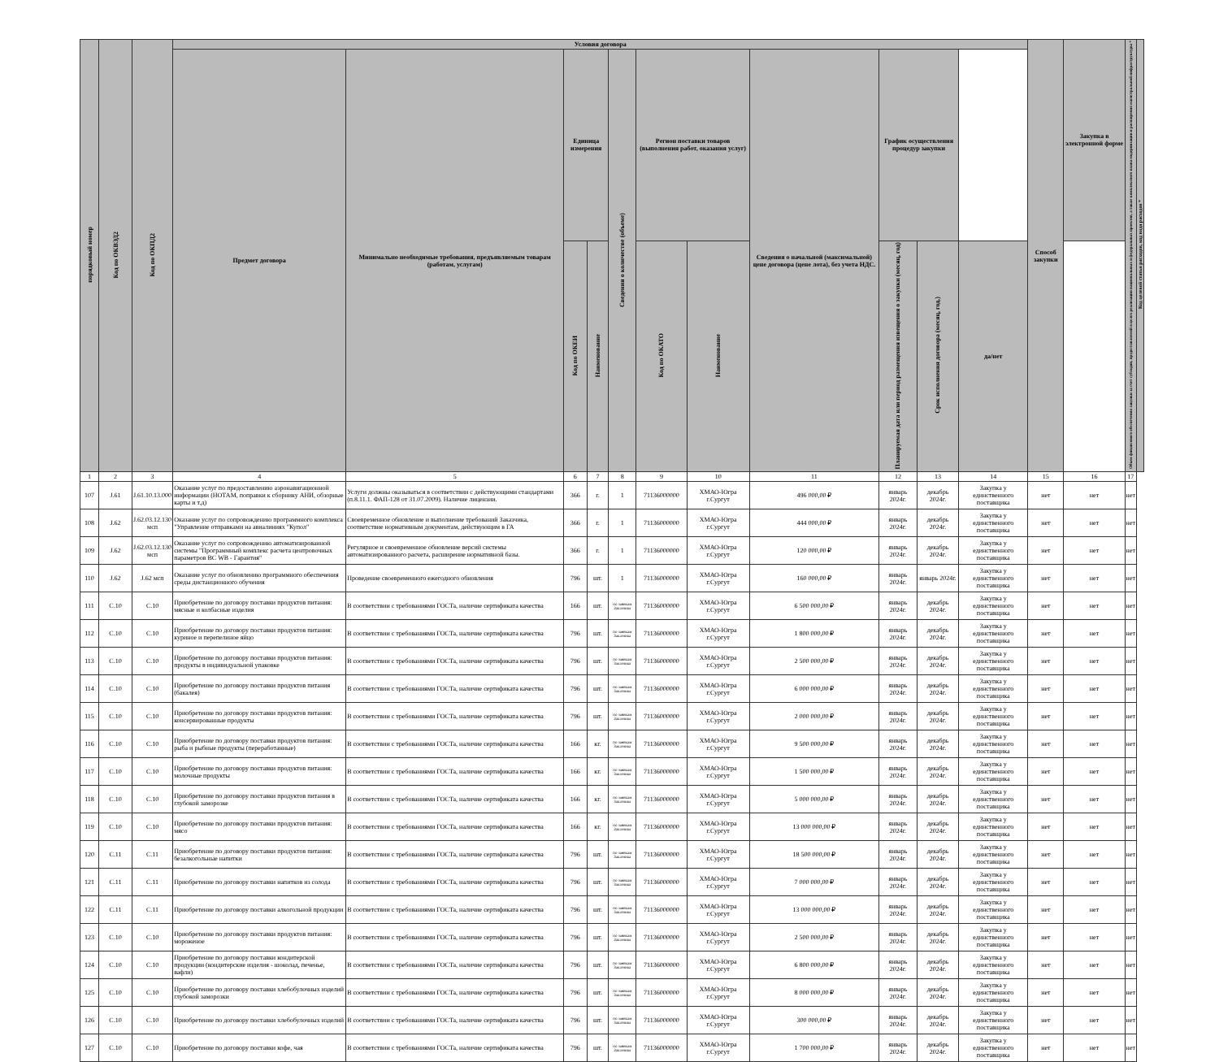| порядковый номер | Код по ОКВЭД2 | Код по ОКПД2 | Условия договора | | | | | | | | | | | Способ закупки | Закупка в электронной форме | Объем финансового обеспечения закупки за счет субсидии, предоставляемой в целях реализации национальных и федеральных проектов, а также комплексного плана модернизации и расширения магистральной инфраструктуры * | Код целевой статьи расходов, код вида расходов * |
| --- | --- | --- | --- | --- | --- | --- | --- | --- | --- | --- | --- | --- | --- | --- | --- | --- | --- |
| | | | Предмет договора | Минимально необходимые требования, предъявляемым товарам (работам, услугам) | Единица измерения | | Сведения о количестве (объеме) | Регион поставки товаров (выполнения работ, оказания услуг) | | Сведения о начальной (максимальной) цене договора (цене лота), без учета НДС. | График осуществления процедур закупки | | | | | | |
| | | | | | Код по ОКЕИ | Наименование | | Код по ОКАТО | Наименование | | Планируемая дата или период размещения извещения о закупки (месяц, год) | Срок исполнения договора (месяц, год.) | да/нет | | | | |
| 1 | 2 | 3 | 4 | 5 | 6 | 7 | 8 | 9 | 10 | 11 | 12 | 13 | 14 | 15 | 16 | 17 | |
| 107 | J.61 | J.61.10.13.000 | Оказание услуг по предоставлению аэронавигационной информации (НОТАМ, поправки к сборнику АНИ, обзорные карты и т.д) | Услуги должны оказываться в соответствии с действующими стандартами (п.8.11.1. ФАП-128 от 31.07.2009). Наличие лицензии. | 366 | г. | 1 | 71136000000 | ХМАО-Югра г.Сургут | 496 000,00 ₽ | январь 2024г. | декабрь 2024г. | Закупка у единственного поставщика | нет | нет | нет | |
| 108 | J.62 | J.62.03.12.130 мсп | Оказание услуг по сопровождению программного комплекса "Управление отправками на авиалиниях "Купол" | Своевременное обновление и выполнение требований Заказчика, соответствие нормативным документам, действующим в ГА | 366 | г. | 1 | 71136000000 | ХМАО-Югра г.Сургут | 444 000,00 ₽ | январь 2024г. | декабрь 2024г. | Закупка у единственного поставщика | нет | нет | нет | |
| 109 | J.62 | J.62.03.12.130 мсп | Оказание услуг по сопровождению автоматизированной системы "Программный комплекс расчета центровочных параметров ВС WB - Гарантия" | Регулярное и своевременное обновление версий системы автоматизированного расчета, расширение нормативной базы. | 366 | г. | 1 | 71136000000 | ХМАО-Югра г.Сургут | 120 000,00 ₽ | январь 2024г. | декабрь 2024г. | Закупка у единственного поставщика | нет | нет | нет | |
| 110 | J.62 | J.62 мсп | Оказание услуг по обновлению программного обеспечения среды дистанционного обучения | Проведение своевременного ежегодного обновления | 796 | шт. | 1 | 71136000000 | ХМАО-Югра г.Сургут | 160 000,00 ₽ | январь 2024г. | январь 2024г. | Закупка у единственного поставщика | нет | нет | нет | |
| 111 | C.10 | C.10 | Приобретение по договору поставки продуктов питания: мясные и колбасные изделия | В соответствии с требованиями ГОСТа, наличие сертификата качества | 166 | шт. | по заявкам Заказчика | 71136000000 | ХМАО-Югра г.Сургут | 6 500 000,00 ₽ | январь 2024г. | декабрь 2024г. | Закупка у единственного поставщика | нет | нет | нет | |
| 112 | C.10 | C.10 | Приобретение по договору поставки продуктов питания: куриное и перепелиное яйцо | В соответствии с требованиями ГОСТа, наличие сертификата качества | 796 | шт. | по заявкам Заказчика | 71136000000 | ХМАО-Югра г.Сургут | 1 800 000,00 ₽ | январь 2024г. | декабрь 2024г. | Закупка у единственного поставщика | нет | нет | нет | |
| 113 | C.10 | C.10 | Приобретение по договору поставки продуктов питания: продукты в индивидуальной упаковке | В соответствии с требованиями ГОСТа, наличие сертификата качества | 796 | шт. | по заявкам Заказчика | 71136000000 | ХМАО-Югра г.Сургут | 2 500 000,00 ₽ | январь 2024г. | декабрь 2024г. | Закупка у единственного поставщика | нет | нет | нет | |
| 114 | C.10 | C.10 | Приобретение по договору поставки продуктов питания (бакалея) | В соответствии с требованиями ГОСТа, наличие сертификата качества | 796 | шт. | по заявкам Заказчика | 71136000000 | ХМАО-Югра г.Сургут | 6 000 000,00 ₽ | январь 2024г. | декабрь 2024г. | Закупка у единственного поставщика | нет | нет | нет | |
| 115 | C.10 | C.10 | Приобретение по договору поставки продуктов питания: консервированные продукты | В соответствии с требованиями ГОСТа, наличие сертификата качества | 796 | шт. | по заявкам Заказчика | 71136000000 | ХМАО-Югра г.Сургут | 2 000 000,00 ₽ | январь 2024г. | декабрь 2024г. | Закупка у единственного поставщика | нет | нет | нет | |
| 116 | C.10 | C.10 | Приобретение по договору поставки продуктов питания: рыба и рыбные продукты (переработанные) | В соответствии с требованиями ГОСТа, наличие сертификата качества | 166 | кг. | по заявкам Заказчика | 71136000000 | ХМАО-Югра г.Сургут | 9 500 000,00 ₽ | январь 2024г. | декабрь 2024г. | Закупка у единственного поставщика | нет | нет | нет | |
| 117 | C.10 | C.10 | Приобретение по договору поставки продуктов питания: молочные продукты | В соответствии с требованиями ГОСТа, наличие сертификата качества | 166 | кг. | по заявкам Заказчика | 71136000000 | ХМАО-Югра г.Сургут | 1 500 000,00 ₽ | январь 2024г. | декабрь 2024г. | Закупка у единственного поставщика | нет | нет | нет | |
| 118 | C.10 | C.10 | Приобретение по договору поставки продуктов питания в глубокой заморозке | В соответствии с требованиями ГОСТа, наличие сертификата качества | 166 | кг. | по заявкам Заказчика | 71136000000 | ХМАО-Югра г.Сургут | 5 000 000,00 ₽ | январь 2024г. | декабрь 2024г. | Закупка у единственного поставщика | нет | нет | нет | |
| 119 | C.10 | C.10 | Приобретение по договору поставки продуктов питания: мясо | В соответствии с требованиями ГОСТа, наличие сертификата качества | 166 | кг. | по заявкам Заказчика | 71136000000 | ХМАО-Югра г.Сургут | 13 000 000,00 ₽ | январь 2024г. | декабрь 2024г. | Закупка у единственного поставщика | нет | нет | нет | |
| 120 | C.11 | C.11 | Приобретение по договору поставки продуктов питания: безалкогольные напитки | В соответствии с требованиями ГОСТа, наличие сертификата качества | 796 | шт. | по заявкам Заказчика | 71136000000 | ХМАО-Югра г.Сургут | 18 500 000,00 ₽ | январь 2024г. | декабрь 2024г. | Закупка у единственного поставщика | нет | нет | нет | |
| 121 | C.11 | C.11 | Приобретение по договору поставки напитков из солода | В соответствии с требованиями ГОСТа, наличие сертификата качества | 796 | шт. | по заявкам Заказчика | 71136000000 | ХМАО-Югра г.Сургут | 7 000 000,00 ₽ | январь 2024г. | декабрь 2024г. | Закупка у единственного поставщика | нет | нет | нет | |
| 122 | C.11 | C.11 | Приобретение по договору поставки алкогольной продукции | В соответствии с требованиями ГОСТа, наличие сертификата качества | 796 | шт. | по заявкам Заказчика | 71136000000 | ХМАО-Югра г.Сургут | 13 000 000,00 ₽ | январь 2024г. | декабрь 2024г. | Закупка у единственного поставщика | нет | нет | нет | |
| 123 | C.10 | C.10 | Приобретение по договору поставки продуктов питания: мороженое | В соответствии с требованиями ГОСТа, наличие сертификата качества | 796 | шт. | по заявкам Заказчика | 71136000000 | ХМАО-Югра г.Сургут | 2 500 000,00 ₽ | январь 2024г. | декабрь 2024г. | Закупка у единственного поставщика | нет | нет | нет | |
| 124 | C.10 | C.10 | Приобретение по договору поставки кондитерской продукции (кондитерские изделия - шоколад, печенье, вафли) | В соответствии с требованиями ГОСТа, наличие сертификата качества | 796 | шт. | по заявкам Заказчика | 71136000000 | ХМАО-Югра г.Сургут | 6 800 000,00 ₽ | январь 2024г. | декабрь 2024г. | Закупка у единственного поставщика | нет | нет | нет | |
| 125 | C.10 | C.10 | Приобретение по договору поставки хлебобулочных изделий глубокой заморозки | В соответствии с требованиями ГОСТа, наличие сертификата качества | 796 | шт. | по заявкам Заказчика | 71136000000 | ХМАО-Югра г.Сургут | 8 000 000,00 ₽ | январь 2024г. | декабрь 2024г. | Закупка у единственного поставщика | нет | нет | нет | |
| 126 | C.10 | C.10 | Приобретение по договору поставки хлебобулочных изделий | В соответствии с требованиями ГОСТа, наличие сертификата качества | 796 | шт. | по заявкам Заказчика | 71136000000 | ХМАО-Югра г.Сургут | 300 000,00 ₽ | январь 2024г. | декабрь 2024г. | Закупка у единственного поставщика | нет | нет | нет | |
| 127 | C.10 | C.10 | Приобретение по договору поставки кофе, чая | В соответствии с требованиями ГОСТа, наличие сертификата качества | 796 | шт. | по заявкам Заказчика | 71136000000 | ХМАО-Югра г.Сургут | 1 700 000,00 ₽ | январь 2024г. | декабрь 2024г. | Закупка у единственного поставщика | нет | нет | нет | |